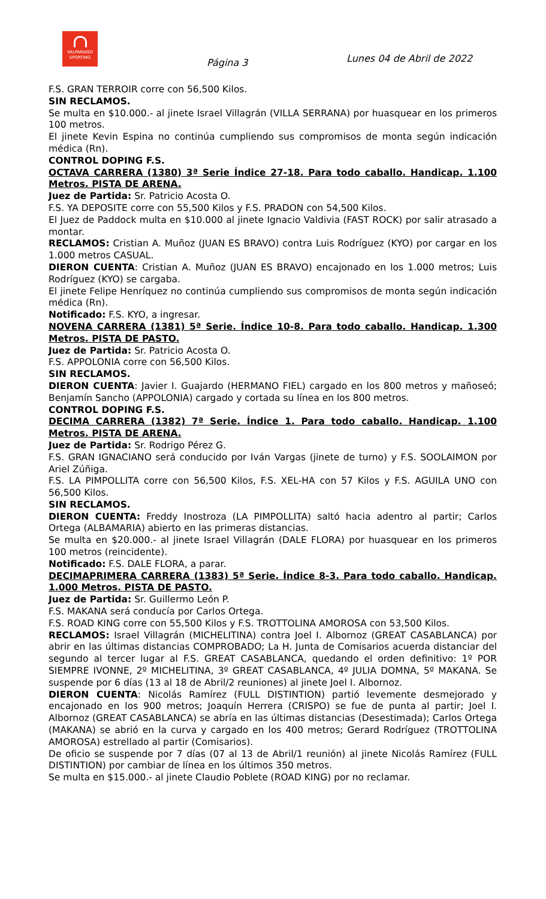VALPARAISO
SPORTING
Página 3 Lunes 04 de Abril de 2022
F.S. GRAN TERROIR corre con 56,500 Kilos.
SIN RECLAMOS.
Se multa en $10.000.- al jinete Israel Villagrán (VILLA SERRANA) por huasquear en los primeros 100 metros.
El jinete Kevin Espina no continúa cumpliendo sus compromisos de monta según indicación médica (Rn).
CONTROL DOPING F.S.
OCTAVA CARRERA (1380) 3ª Serie Índice 27-18. Para todo caballo. Handicap. 1.100 Metros. PISTA DE ARENA.
Juez de Partida: Sr. Patricio Acosta O.
F.S. YA DEPOSITE corre con 55,500 Kilos y F.S. PRADON con 54,500 Kilos.
El Juez de Paddock multa en $10.000 al jinete Ignacio Valdivia (FAST ROCK) por salir atrasado a montar.
RECLAMOS: Cristian A. Muñoz (JUAN ES BRAVO) contra Luis Rodríguez (KYO) por cargar en los 1.000 metros CASUAL.
DIERON CUENTA: Cristian A. Muñoz (JUAN ES BRAVO) encajonado en los 1.000 metros; Luis Rodríguez (KYO) se cargaba.
El jinete Felipe Henríquez no continúa cumpliendo sus compromisos de monta según indicación médica (Rn).
Notificado: F.S. KYO, a ingresar.
NOVENA CARRERA (1381) 5ª Serie. Índice 10-8. Para todo caballo. Handicap. 1.300 Metros. PISTA DE PASTO.
Juez de Partida: Sr. Patricio Acosta O.
F.S. APPOLONIA corre con 56,500 Kilos.
SIN RECLAMOS.
DIERON CUENTA: Javier I. Guajardo (HERMANO FIEL) cargado en los 800 metros y mañoseó; Benjamín Sancho (APPOLONIA) cargado y cortada su línea en los 800 metros.
CONTROL DOPING F.S.
DECIMA CARRERA (1382) 7ª Serie. Índice 1. Para todo caballo. Handicap. 1.100 Metros. PISTA DE ARENA.
Juez de Partida: Sr. Rodrigo Pérez G.
F.S. GRAN IGNACIANO será conducido por Iván Vargas (jinete de turno) y F.S. SOOLAIMON por Ariel Zúñiga.
F.S. LA PIMPOLLITA corre con 56,500 Kilos, F.S. XEL-HA con 57 Kilos y F.S. AGUILA UNO con 56,500 Kilos.
SIN RECLAMOS.
DIERON CUENTA: Freddy Inostroza (LA PIMPOLLITA) saltó hacia adentro al partir; Carlos Ortega (ALBAMARIA) abierto en las primeras distancias.
Se multa en $20.000.- al jinete Israel Villagrán (DALE FLORA) por huasquear en los primeros 100 metros (reincidente).
Notificado: F.S. DALE FLORA, a parar.
DECIMAPRIMERA CARRERA (1383) 5ª Serie. Índice 8-3. Para todo caballo. Handicap. 1.000 Metros. PISTA DE PASTO.
Juez de Partida: Sr. Guillermo León P.
F.S. MAKANA será conducía por Carlos Ortega.
F.S. ROAD KING corre con 55,500 Kilos y F.S. TROTTOLINA AMOROSA con 53,500 Kilos.
RECLAMOS: Israel Villagrán (MICHELITINA) contra Joel I. Albornoz (GREAT CASABLANCA) por abrir en las últimas distancias COMPROBADO; La H. Junta de Comisarios acuerda distanciar del segundo al tercer lugar al F.S. GREAT CASABLANCA, quedando el orden definitivo: 1º POR SIEMPRE IVONNE, 2º MICHELITINA, 3º GREAT CASABLANCA, 4º JULIA DOMNA, 5º MAKANA. Se suspende por 6 días (13 al 18 de Abril/2 reuniones) al jinete Joel I. Albornoz.
DIERON CUENTA: Nicolás Ramírez (FULL DISTINTION) partió levemente desmejorado y encajonado en los 900 metros; Joaquín Herrera (CRISPO) se fue de punta al partir; Joel I. Albornoz (GREAT CASABLANCA) se abría en las últimas distancias (Desestimada); Carlos Ortega (MAKANA) se abrió en la curva y cargado en los 400 metros; Gerard Rodríguez (TROTTOLINA AMOROSA) estrellado al partir (Comisarios).
De oficio se suspende por 7 días (07 al 13 de Abril/1 reunión) al jinete Nicolás Ramírez (FULL DISTINTION) por cambiar de línea en los últimos 350 metros.
Se multa en $15.000.- al jinete Claudio Poblete (ROAD KING) por no reclamar.